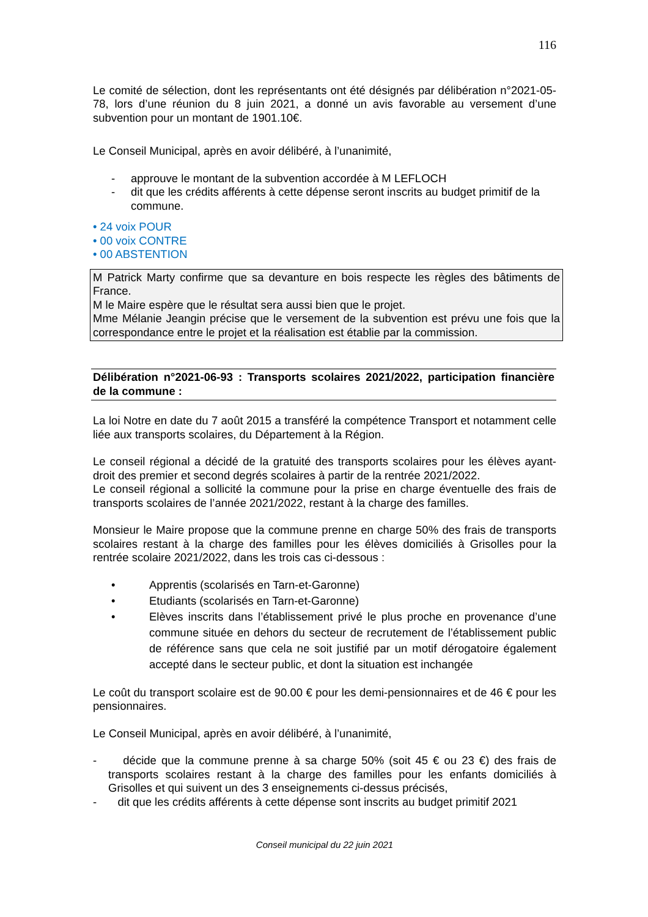116
Le comité de sélection, dont les représentants ont été désignés par délibération n°2021-05-78, lors d’une réunion du 8 juin 2021, a donné un avis favorable au versement d’une subvention pour un montant de 1901.10€.
Le Conseil Municipal, après en avoir délibéré, à l’unanimité,
- approuve le montant de la subvention accordée à M LEFLOCH
- dit que les crédits afférents à cette dépense seront inscrits au budget primitif de la commune.
• 24 voix POUR
• 00 voix CONTRE
• 00 ABSTENTION
M Patrick Marty confirme que sa devanture en bois respecte les règles des bâtiments de France.
M le Maire espère que le résultat sera aussi bien que le projet.
Mme Mélanie Jeangin précise que le versement de la subvention est prévu une fois que la correspondance entre le projet et la réalisation est établie par la commission.
Délibération n°2021-06-93 : Transports scolaires 2021/2022, participation financière de la commune :
La loi Notre en date du 7 août 2015 a transféré la compétence Transport et notamment celle liée aux transports scolaires, du Département à la Région.
Le conseil régional a décidé de la gratuité des transports scolaires pour les élèves ayant-droit des premier et second degrés scolaires à partir de la rentrée 2021/2022.
Le conseil régional a sollicité la commune pour la prise en charge éventuelle des frais de transports scolaires de l’année 2021/2022, restant à la charge des familles.
Monsieur le Maire propose que la commune prenne en charge 50% des frais de transports scolaires restant à la charge des familles pour les élèves domiciliés à Grisolles pour la rentrée scolaire 2021/2022, dans les trois cas ci-dessous :
• Apprentis (scolarisés en Tarn-et-Garonne)
• Etudiants (scolarisés en Tarn-et-Garonne)
• Elèves inscrits dans l’établissement privé le plus proche en provenance d’une commune située en dehors du secteur de recrutement de l’établissement public de référence sans que cela ne soit justifié par un motif dérogatoire également accepté dans le secteur public, et dont la situation est inchangée
Le coût du transport scolaire est de 90.00 € pour les demi-pensionnaires et de 46 € pour les pensionnaires.
Le Conseil Municipal, après en avoir délibéré, à l’unanimité,
- décide que la commune prenne à sa charge 50% (soit 45 € ou 23 €) des frais de transports scolaires restant à la charge des familles pour les enfants domiciliés à Grisolles et qui suivent un des 3 enseignements ci-dessus précisés,
- dit que les crédits afférents à cette dépense sont inscrits au budget primitif 2021
Conseil municipal du 22 juin 2021